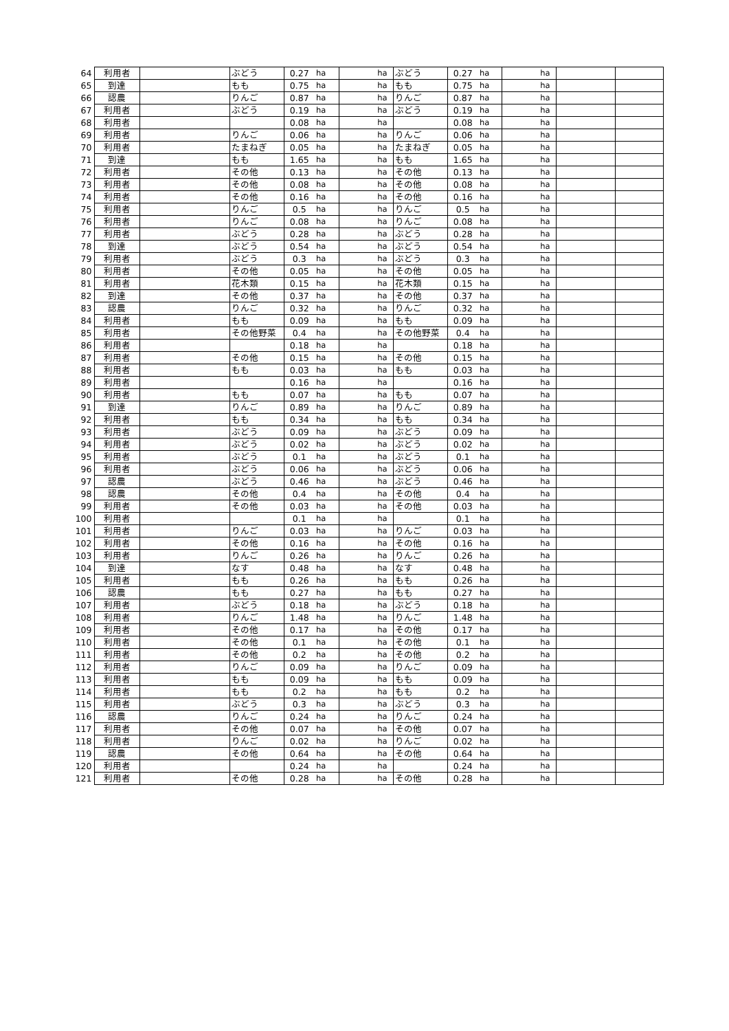| 64 | 利用者 | | ぶどう | 0.27 | ha | ha | ぶどう | 0.27 | ha | ha | | |
| 65 | 到達 | | もも | 0.75 | ha | ha | もも | 0.75 | ha | ha | | |
| 66 | 認農 | | りんご | 0.87 | ha | ha | りんご | 0.87 | ha | ha | | |
| 67 | 利用者 | | ぶどう | 0.19 | ha | ha | ぶどう | 0.19 | ha | ha | | |
| 68 | 利用者 | | | 0.08 | ha | ha | | 0.08 | ha | ha | | |
| 69 | 利用者 | | りんご | 0.06 | ha | ha | りんご | 0.06 | ha | ha | | |
| 70 | 利用者 | | たまねぎ | 0.05 | ha | ha | たまねぎ | 0.05 | ha | ha | | |
| 71 | 到達 | | もも | 1.65 | ha | ha | もも | 1.65 | ha | ha | | |
| 72 | 利用者 | | その他 | 0.13 | ha | ha | その他 | 0.13 | ha | ha | | |
| 73 | 利用者 | | その他 | 0.08 | ha | ha | その他 | 0.08 | ha | ha | | |
| 74 | 利用者 | | その他 | 0.16 | ha | ha | その他 | 0.16 | ha | ha | | |
| 75 | 利用者 | | りんご | 0.5 | ha | ha | りんご | 0.5 | ha | ha | | |
| 76 | 利用者 | | りんご | 0.08 | ha | ha | りんご | 0.08 | ha | ha | | |
| 77 | 利用者 | | ぶどう | 0.28 | ha | ha | ぶどう | 0.28 | ha | ha | | |
| 78 | 到達 | | ぶどう | 0.54 | ha | ha | ぶどう | 0.54 | ha | ha | | |
| 79 | 利用者 | | ぶどう | 0.3 | ha | ha | ぶどう | 0.3 | ha | ha | | |
| 80 | 利用者 | | その他 | 0.05 | ha | ha | その他 | 0.05 | ha | ha | | |
| 81 | 利用者 | | 花木類 | 0.15 | ha | ha | 花木類 | 0.15 | ha | ha | | |
| 82 | 到達 | | その他 | 0.37 | ha | ha | その他 | 0.37 | ha | ha | | |
| 83 | 認農 | | りんご | 0.32 | ha | ha | りんご | 0.32 | ha | ha | | |
| 84 | 利用者 | | もも | 0.09 | ha | ha | もも | 0.09 | ha | ha | | |
| 85 | 利用者 | | その他野菜 | 0.4 | ha | ha | その他野菜 | 0.4 | ha | ha | | |
| 86 | 利用者 | | | 0.18 | ha | ha | | 0.18 | ha | ha | | |
| 87 | 利用者 | | その他 | 0.15 | ha | ha | その他 | 0.15 | ha | ha | | |
| 88 | 利用者 | | もも | 0.03 | ha | ha | もも | 0.03 | ha | ha | | |
| 89 | 利用者 | | | 0.16 | ha | ha | | 0.16 | ha | ha | | |
| 90 | 利用者 | | もも | 0.07 | ha | ha | もも | 0.07 | ha | ha | | |
| 91 | 到達 | | りんご | 0.89 | ha | ha | りんご | 0.89 | ha | ha | | |
| 92 | 利用者 | | もも | 0.34 | ha | ha | もも | 0.34 | ha | ha | | |
| 93 | 利用者 | | ぶどう | 0.09 | ha | ha | ぶどう | 0.09 | ha | ha | | |
| 94 | 利用者 | | ぶどう | 0.02 | ha | ha | ぶどう | 0.02 | ha | ha | | |
| 95 | 利用者 | | ぶどう | 0.1 | ha | ha | ぶどう | 0.1 | ha | ha | | |
| 96 | 利用者 | | ぶどう | 0.06 | ha | ha | ぶどう | 0.06 | ha | ha | | |
| 97 | 認農 | | ぶどう | 0.46 | ha | ha | ぶどう | 0.46 | ha | ha | | |
| 98 | 認農 | | その他 | 0.4 | ha | ha | その他 | 0.4 | ha | ha | | |
| 99 | 利用者 | | その他 | 0.03 | ha | ha | その他 | 0.03 | ha | ha | | |
| 100 | 利用者 | | | 0.1 | ha | ha | | 0.1 | ha | ha | | |
| 101 | 利用者 | | りんご | 0.03 | ha | ha | りんご | 0.03 | ha | ha | | |
| 102 | 利用者 | | その他 | 0.16 | ha | ha | その他 | 0.16 | ha | ha | | |
| 103 | 利用者 | | りんご | 0.26 | ha | ha | りんご | 0.26 | ha | ha | | |
| 104 | 到達 | | なす | 0.48 | ha | ha | なす | 0.48 | ha | ha | | |
| 105 | 利用者 | | もも | 0.26 | ha | ha | もも | 0.26 | ha | ha | | |
| 106 | 認農 | | もも | 0.27 | ha | ha | もも | 0.27 | ha | ha | | |
| 107 | 利用者 | | ぶどう | 0.18 | ha | ha | ぶどう | 0.18 | ha | ha | | |
| 108 | 利用者 | | りんご | 1.48 | ha | ha | りんご | 1.48 | ha | ha | | |
| 109 | 利用者 | | その他 | 0.17 | ha | ha | その他 | 0.17 | ha | ha | | |
| 110 | 利用者 | | その他 | 0.1 | ha | ha | その他 | 0.1 | ha | ha | | |
| 111 | 利用者 | | その他 | 0.2 | ha | ha | その他 | 0.2 | ha | ha | | |
| 112 | 利用者 | | りんご | 0.09 | ha | ha | りんご | 0.09 | ha | ha | | |
| 113 | 利用者 | | もも | 0.09 | ha | ha | もも | 0.09 | ha | ha | | |
| 114 | 利用者 | | もも | 0.2 | ha | ha | もも | 0.2 | ha | ha | | |
| 115 | 利用者 | | ぶどう | 0.3 | ha | ha | ぶどう | 0.3 | ha | ha | | |
| 116 | 認農 | | りんご | 0.24 | ha | ha | りんご | 0.24 | ha | ha | | |
| 117 | 利用者 | | その他 | 0.07 | ha | ha | その他 | 0.07 | ha | ha | | |
| 118 | 利用者 | | りんご | 0.02 | ha | ha | りんご | 0.02 | ha | ha | | |
| 119 | 認農 | | その他 | 0.64 | ha | ha | その他 | 0.64 | ha | ha | | |
| 120 | 利用者 | | | 0.24 | ha | ha | | 0.24 | ha | ha | | |
| 121 | 利用者 | | その他 | 0.28 | ha | ha | その他 | 0.28 | ha | ha | | |